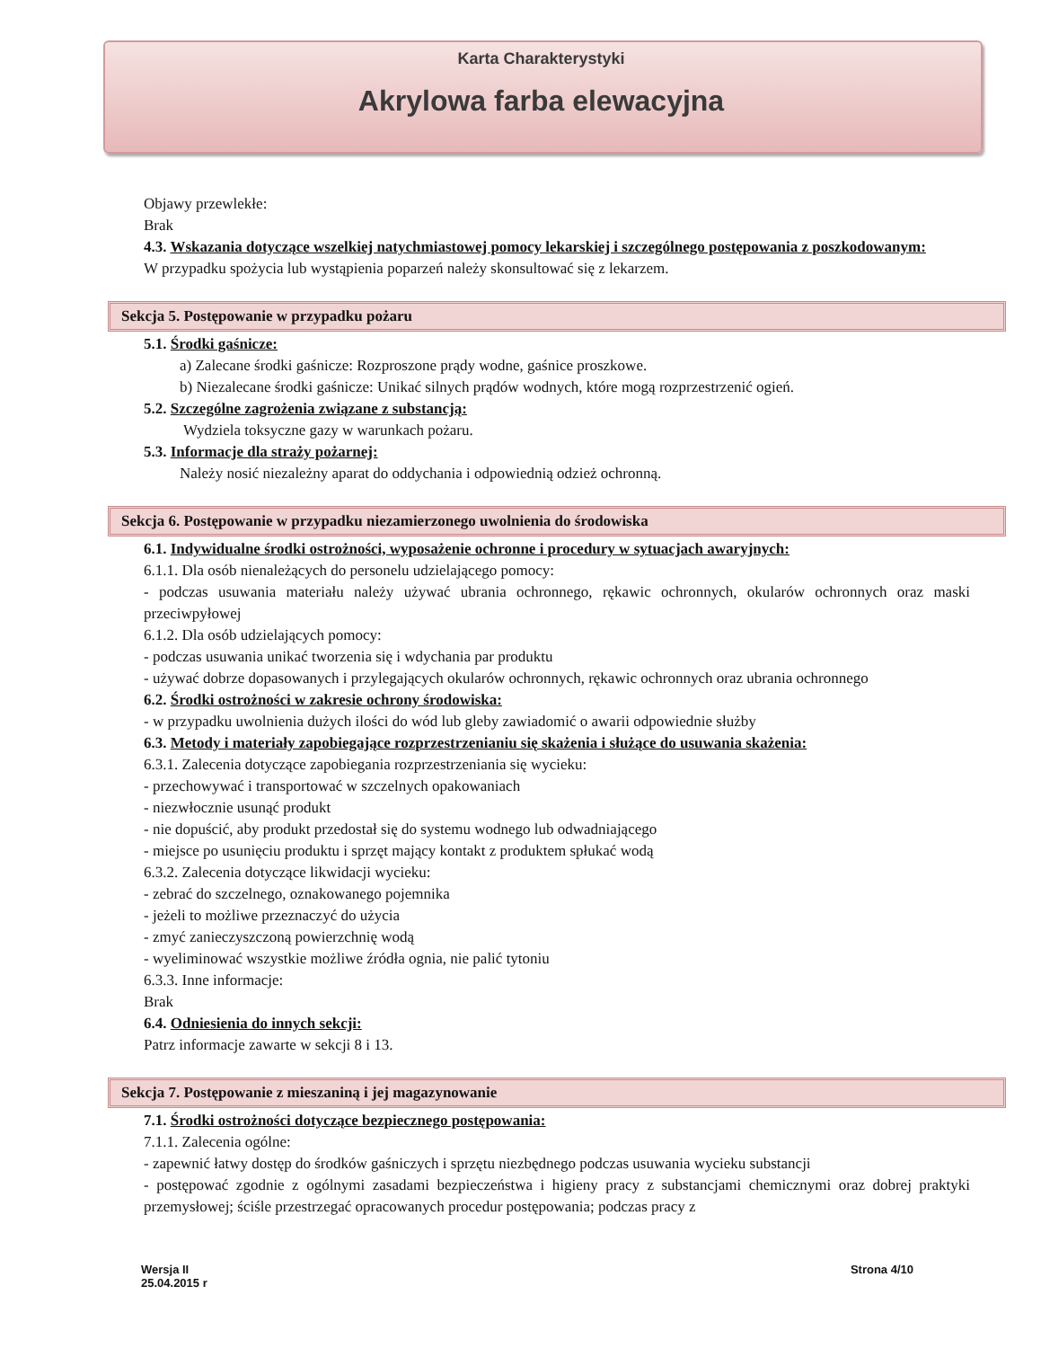Karta Charakterystyki
Akrylowa farba elewacyjna
Objawy przewlekłe:
Brak
4.3. Wskazania dotyczące wszelkiej natychmiastowej pomocy lekarskiej i szczególnego postępowania z poszkodowanym:
W przypadku spożycia lub wystąpienia poparzeń należy skonsultować się z lekarzem.
Sekcja 5. Postępowanie w przypadku pożaru
5.1. Środki gaśnicze:
a) Zalecane środki gaśnicze: Rozproszone prądy wodne, gaśnice proszkowe.
b) Niezalecane środki gaśnicze: Unikać silnych prądów wodnych, które mogą rozprzestrzenić ogień.
5.2. Szczególne zagrożenia związane z substancją:
Wydziela toksyczne gazy w warunkach pożaru.
5.3. Informacje dla straży pożarnej:
Należy nosić niezależny aparat do oddychania i odpowiednią odzież ochronną.
Sekcja 6. Postępowanie w przypadku niezamierzonego uwolnienia do środowiska
6.1. Indywidualne środki ostrożności, wyposażenie ochronne i procedury w sytuacjach awaryjnych:
6.1.1. Dla osób nienależących do personelu udzielającego pomocy:
- podczas usuwania materiału należy używać ubrania ochronnego, rękawic ochronnych, okularów ochronnych oraz maski przeciwpyłowej
6.1.2. Dla osób udzielających pomocy:
- podczas usuwania unikać tworzenia się i wdychania par produktu
- używać dobrze dopasowanych i przylegających okularów ochronnych, rękawic ochronnych oraz ubrania ochronnego
6.2. Środki ostrożności w zakresie ochrony środowiska:
- w przypadku uwolnienia dużych ilości do wód lub gleby zawiadomić o awarii odpowiednie służby
6.3. Metody i materiały zapobiegające rozprzestrzenianiu się skażenia i służące do usuwania skażenia:
6.3.1. Zalecenia dotyczące zapobiegania rozprzestrzeniania się wycieku:
- przechowywać i transportować w szczelnych opakowaniach
- niezwłocznie usunąć produkt
- nie dopuścić, aby produkt przedostał się do systemu wodnego lub odwadniającego
- miejsce po usunięciu produktu i sprzęt mający kontakt z produktem spłukać wodą
6.3.2. Zalecenia dotyczące likwidacji wycieku:
- zebrać do szczelnego, oznakowanego pojemnika
- jeżeli to możliwe przeznaczyć do użycia
- zmyć zanieczyszczoną powierzchnię wodą
- wyeliminować wszystkie możliwe źródła ognia, nie palić tytoniu
6.3.3. Inne informacje:
Brak
6.4. Odniesienia do innych sekcji:
Patrz informacje zawarte w sekcji 8 i 13.
Sekcja 7. Postępowanie z mieszaniną i jej magazynowanie
7.1. Środki ostrożności dotyczące bezpiecznego postępowania:
7.1.1. Zalecenia ogólne:
- zapewnić łatwy dostęp do środków gaśniczych i sprzętu niezbędnego podczas usuwania wycieku substancji
- postępować zgodnie z ogólnymi zasadami bezpieczeństwa i higieny pracy z substancjami chemicznymi oraz dobrej praktyki przemysłowej; ściśle przestrzegać opracowanych procedur postępowania; podczas pracy z
Wersja II
25.04.2015 r
Strona 4/10